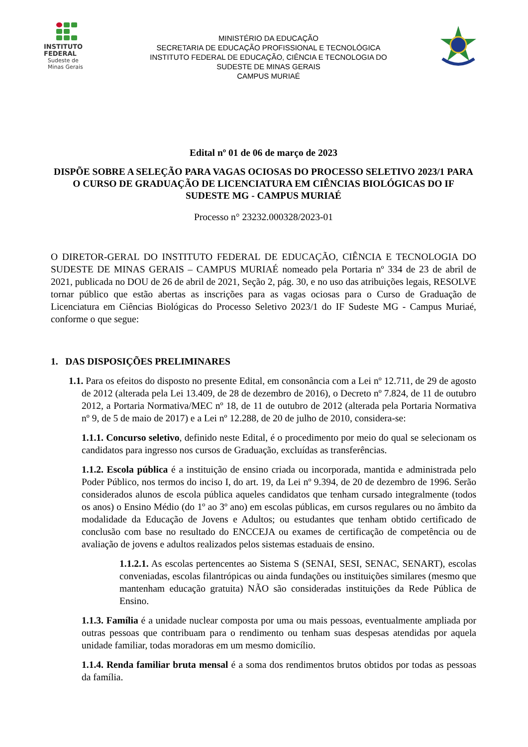INSTITUTO
FEDERAL
Sudeste de
Minas Gerais
MINISTÉRIO DA EDUCAÇÃO
SECRETARIA DE EDUCAÇÃO PROFISSIONAL E TECNOLÓGICA
INSTITUTO FEDERAL DE EDUCAÇÃO, CIÊNCIA E TECNOLOGIA DO
SUDESTE DE MINAS GERAIS
CAMPUS MURIAÉ
Edital nº 01 de 06 de março de 2023
DISPÕE SOBRE A SELEÇÃO PARA VAGAS OCIOSAS DO PROCESSO SELETIVO 2023/1 PARA O CURSO DE GRADUAÇÃO DE LICENCIATURA EM CIÊNCIAS BIOLÓGICAS DO IF SUDESTE MG - CAMPUS MURIAÉ
Processo n° 23232.000328/2023-01
O DIRETOR-GERAL DO INSTITUTO FEDERAL DE EDUCAÇÃO, CIÊNCIA E TECNOLOGIA DO SUDESTE DE MINAS GERAIS – CAMPUS MURIAÉ nomeado pela Portaria nº 334 de 23 de abril de 2021, publicada no DOU de 26 de abril de 2021, Seção 2, pág. 30, e no uso das atribuições legais, RESOLVE tornar público que estão abertas as inscrições para as vagas ociosas para o Curso de Graduação de Licenciatura em Ciências Biológicas do Processo Seletivo 2023/1 do IF Sudeste MG - Campus Muriaé, conforme o que segue:
1. DAS DISPOSIÇÕES PRELIMINARES
1.1. Para os efeitos do disposto no presente Edital, em consonância com a Lei nº 12.711, de 29 de agosto de 2012 (alterada pela Lei 13.409, de 28 de dezembro de 2016), o Decreto nº 7.824, de 11 de outubro 2012, a Portaria Normativa/MEC nº 18, de 11 de outubro de 2012 (alterada pela Portaria Normativa nº 9, de 5 de maio de 2017) e a Lei nº 12.288, de 20 de julho de 2010, considera-se:
1.1.1. Concurso seletivo, definido neste Edital, é o procedimento por meio do qual se selecionam os candidatos para ingresso nos cursos de Graduação, excluídas as transferências.
1.1.2. Escola pública é a instituição de ensino criada ou incorporada, mantida e administrada pelo Poder Público, nos termos do inciso I, do art. 19, da Lei nº 9.394, de 20 de dezembro de 1996. Serão considerados alunos de escola pública aqueles candidatos que tenham cursado integralmente (todos os anos) o Ensino Médio (do 1º ao 3º ano) em escolas públicas, em cursos regulares ou no âmbito da modalidade da Educação de Jovens e Adultos; ou estudantes que tenham obtido certificado de conclusão com base no resultado do ENCCEJA ou exames de certificação de competência ou de avaliação de jovens e adultos realizados pelos sistemas estaduais de ensino.
1.1.2.1. As escolas pertencentes ao Sistema S (SENAI, SESI, SENAC, SENART), escolas conveniadas, escolas filantrópicas ou ainda fundações ou instituições similares (mesmo que mantenham educação gratuita) NÃO são consideradas instituições da Rede Pública de Ensino.
1.1.3. Família é a unidade nuclear composta por uma ou mais pessoas, eventualmente ampliada por outras pessoas que contribuam para o rendimento ou tenham suas despesas atendidas por aquela unidade familiar, todas moradoras em um mesmo domicílio.
1.1.4. Renda familiar bruta mensal é a soma dos rendimentos brutos obtidos por todas as pessoas da família.